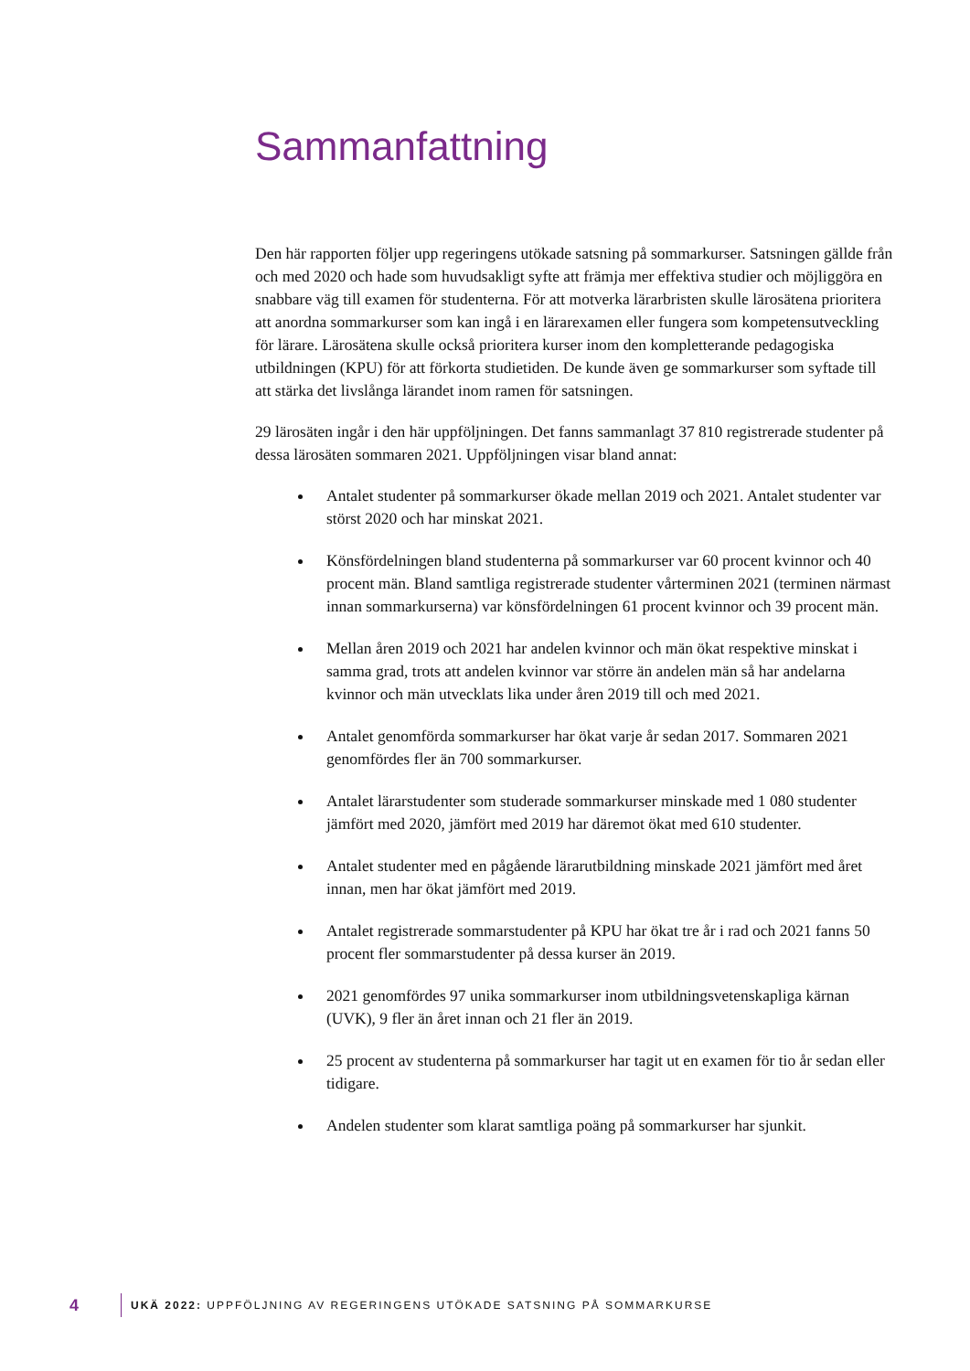Sammanfattning
Den här rapporten följer upp regeringens utökade satsning på sommarkurser. Satsningen gällde från och med 2020 och hade som huvudsakligt syfte att främja mer effektiva studier och möjliggöra en snabbare väg till examen för studenterna. För att motverka lärarbristen skulle lärosätena prioritera att anordna sommarkurser som kan ingå i en lärarexamen eller fungera som kompetensutveckling för lärare. Lärosätena skulle också prioritera kurser inom den kompletterande pedagogiska utbildningen (KPU) för att förkorta studietiden. De kunde även ge sommarkurser som syftade till att stärka det livslånga lärandet inom ramen för satsningen.
29 lärosäten ingår i den här uppföljningen. Det fanns sammanlagt 37 810 registrerade studenter på dessa lärosäten sommaren 2021. Uppföljningen visar bland annat:
Antalet studenter på sommarkurser ökade mellan 2019 och 2021. Antalet studenter var störst 2020 och har minskat 2021.
Könsfördelningen bland studenterna på sommarkurser var 60 procent kvinnor och 40 procent män. Bland samtliga registrerade studenter vårterminen 2021 (terminen närmast innan sommarkurserna) var könsfördelningen 61 procent kvinnor och 39 procent män.
Mellan åren 2019 och 2021 har andelen kvinnor och män ökat respektive minskat i samma grad, trots att andelen kvinnor var större än andelen män så har andelarna kvinnor och män utvecklats lika under åren 2019 till och med 2021.
Antalet genomförda sommarkurser har ökat varje år sedan 2017. Sommaren 2021 genomfördes fler än 700 sommarkurser.
Antalet lärarstudenter som studerade sommarkurser minskade med 1 080 studenter jämfört med 2020, jämfört med 2019 har däremot ökat med 610 studenter.
Antalet studenter med en pågående lärarutbildning minskade 2021 jämfört med året innan, men har ökat jämfört med 2019.
Antalet registrerade sommarstudenter på KPU har ökat tre år i rad och 2021 fanns 50 procent fler sommarstudenter på dessa kurser än 2019.
2021 genomfördes 97 unika sommarkurser inom utbildningsvetenskapliga kärnan (UVK), 9 fler än året innan och 21 fler än 2019.
25 procent av studenterna på sommarkurser har tagit ut en examen för tio år sedan eller tidigare.
Andelen studenter som klarat samtliga poäng på sommarkurser har sjunkit.
4 UKÄ 2022: UPPFÖLJNING AV REGERINGENS UTÖKADE SATSNING PÅ SOMMARKURSE